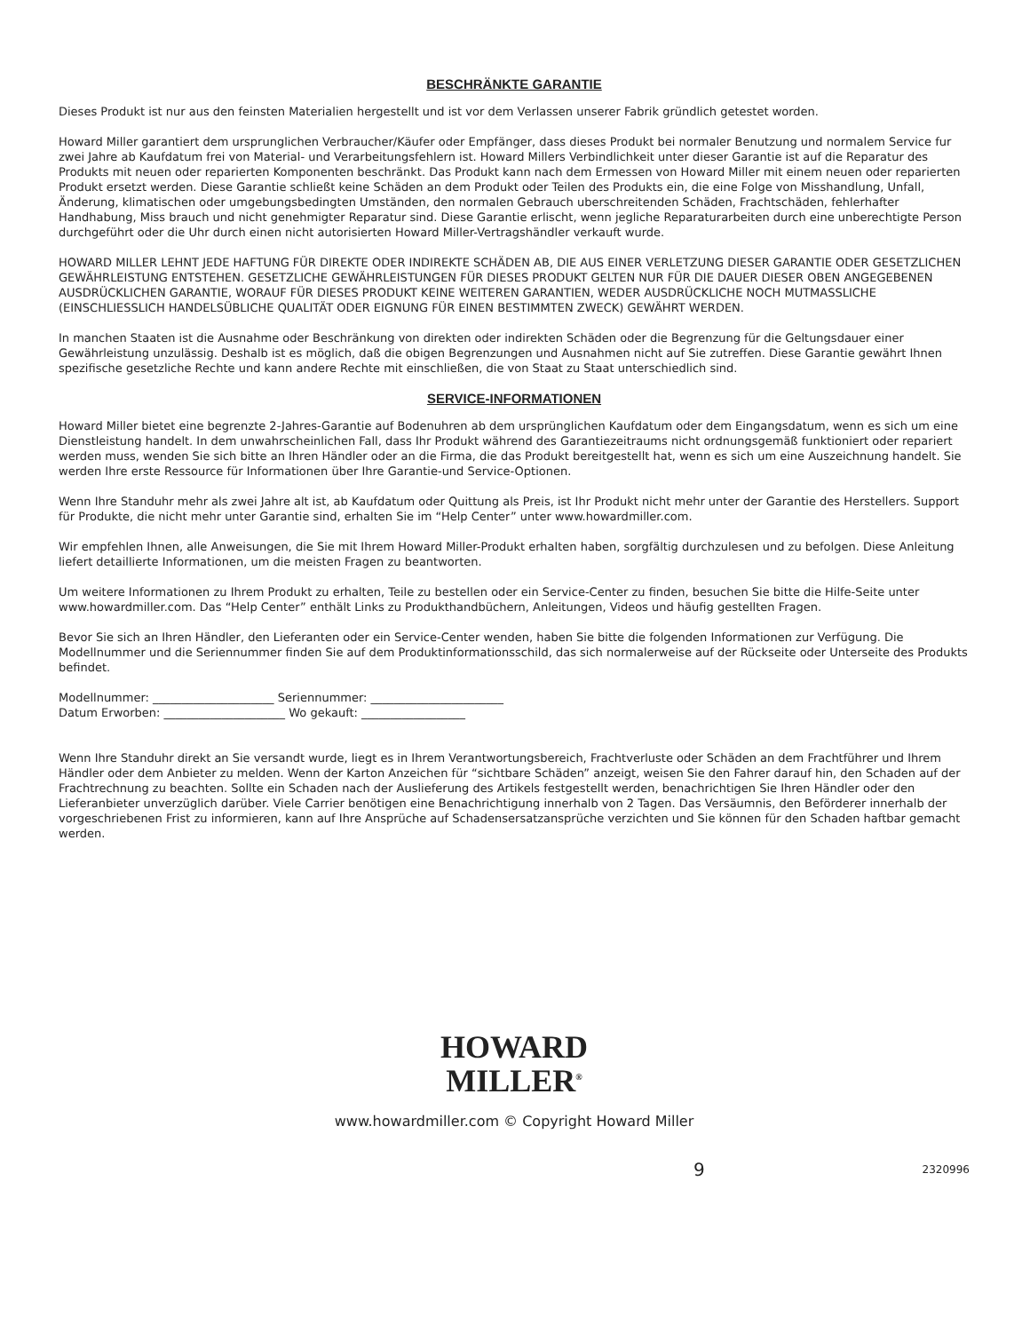BESCHRÄNKTE GARANTIE
Dieses Produkt ist nur aus den feinsten Materialien hergestellt und ist vor dem Verlassen unserer Fabrik gründlich getestet worden.
Howard Miller garantiert dem ursprunglichen Verbraucher/Käufer oder Empfänger, dass dieses Produkt bei normaler Benutzung und normalem Service fur zwei Jahre ab Kaufdatum frei von Material- und Verarbeitungsfehlern ist. Howard Millers Verbindlichkeit unter dieser Garantie ist auf die Reparatur des Produkts mit neuen oder reparierten Komponenten beschränkt. Das Produkt kann nach dem Ermessen von Howard Miller mit einem neuen oder reparierten Produkt ersetzt werden. Diese Garantie schließt keine Schäden an dem Produkt oder Teilen des Produkts ein, die eine Folge von Misshandlung, Unfall, Änderung, klimatischen oder umgebungsbedingten Umständen, den normalen Gebrauch uberschreitenden Schäden, Frachtschäden, fehlerhafter Handhabung, Miss brauch und nicht genehmigter Reparatur sind. Diese Garantie erlischt, wenn jegliche Reparaturarbeiten durch eine unberechtigte Person durchgeführt oder die Uhr durch einen nicht autorisierten Howard Miller-Vertragshändler verkauft wurde.
HOWARD MILLER LEHNT JEDE HAFTUNG FÜR DIREKTE ODER INDIREKTE SCHÄDEN AB, DIE AUS EINER VERLETZUNG DIESER GARANTIE ODER GESETZLICHEN GEWÄHRLEISTUNG ENTSTEHEN. GESETZLICHE GEWÄHRLEISTUNGEN FÜR DIESES PRODUKT GELTEN NUR FÜR DIE DAUER DIESER OBEN ANGEGEBENEN AUSDRÜCKLICHEN GARANTIE, WORAUF FÜR DIESES PRODUKT KEINE WEITEREN GARANTIEN, WEDER AUSDRÜCKLICHE NOCH MUTMASSLICHE (EINSCHLIESSLICH HANDELSÜBLICHE QUALITÄT ODER EIGNUNG FÜR EINEN BESTIMMTEN ZWECK) GEWÄHRT WERDEN.
In manchen Staaten ist die Ausnahme oder Beschränkung von direkten oder indirekten Schäden oder die Begrenzung für die Geltungsdauer einer Gewährleistung unzulässig. Deshalb ist es möglich, daß die obigen Begrenzungen und Ausnahmen nicht auf Sie zutreffen. Diese Garantie gewährt Ihnen spezifische gesetzliche Rechte und kann andere Rechte mit einschließen, die von Staat zu Staat unterschiedlich sind.
SERVICE-INFORMATIONEN
Howard Miller bietet eine begrenzte 2-Jahres-Garantie auf Bodenuhren ab dem ursprünglichen Kaufdatum oder dem Eingangsdatum, wenn es sich um eine Dienstleistung handelt. In dem unwahrscheinlichen Fall, dass Ihr Produkt während des Garantiezeitraums nicht ordnungsgemäß funktioniert oder repariert werden muss, wenden Sie sich bitte an Ihren Händler oder an die Firma, die das Produkt bereitgestellt hat, wenn es sich um eine Auszeichnung handelt. Sie werden Ihre erste Ressource für Informationen über Ihre Garantie-und Service-Optionen.
Wenn Ihre Standuhr mehr als zwei Jahre alt ist, ab Kaufdatum oder Quittung als Preis, ist Ihr Produkt nicht mehr unter der Garantie des Herstellers. Support für Produkte, die nicht mehr unter Garantie sind, erhalten Sie im “Help Center” unter www.howardmiller.com.
Wir empfehlen Ihnen, alle Anweisungen, die Sie mit Ihrem Howard Miller-Produkt erhalten haben, sorgfältig durchzulesen und zu befolgen. Diese Anleitung liefert detaillierte Informationen, um die meisten Fragen zu beantworten.
Um weitere Informationen zu Ihrem Produkt zu erhalten, Teile zu bestellen oder ein Service-Center zu finden, besuchen Sie bitte die Hilfe-Seite unter www.howardmiller.com. Das “Help Center” enthält Links zu Produkthandbüchern, Anleitungen, Videos und häufig gestellten Fragen.
Bevor Sie sich an Ihren Händler, den Lieferanten oder ein Service-Center wenden, haben Sie bitte die folgenden Informationen zur Verfügung. Die Modellnummer und die Seriennummer finden Sie auf dem Produktinformationsschild, das sich normalerweise auf der Rückseite oder Unterseite des Produkts befindet.
Modellnummer: _____________________ Seriennummer: _______________________
Datum Erworben: _____________________ Wo gekauft: __________________
Wenn Ihre Standuhr direkt an Sie versandt wurde, liegt es in Ihrem Verantwortungsbereich, Frachtverluste oder Schäden an dem Frachtführer und Ihrem Händler oder dem Anbieter zu melden. Wenn der Karton Anzeichen für “sichtbare Schäden” anzeigt, weisen Sie den Fahrer darauf hin, den Schaden auf der Frachtrechnung zu beachten. Sollte ein Schaden nach der Auslieferung des Artikels festgestellt werden, benachrichtigen Sie Ihren Händler oder den Lieferanbieter unverzüglich darüber. Viele Carrier benötigen eine Benachrichtigung innerhalb von 2 Tagen. Das Versäumnis, den Beförderer innerhalb der vorgeschriebenen Frist zu informieren, kann auf Ihre Ansprüche auf Schadensersatzansprüche verzichten und Sie können für den Schaden haftbar gemacht werden.
HOWARD
MILLER<sup>®</sup>
www.howardmiller.com © Copyright Howard Miller
9 2320996